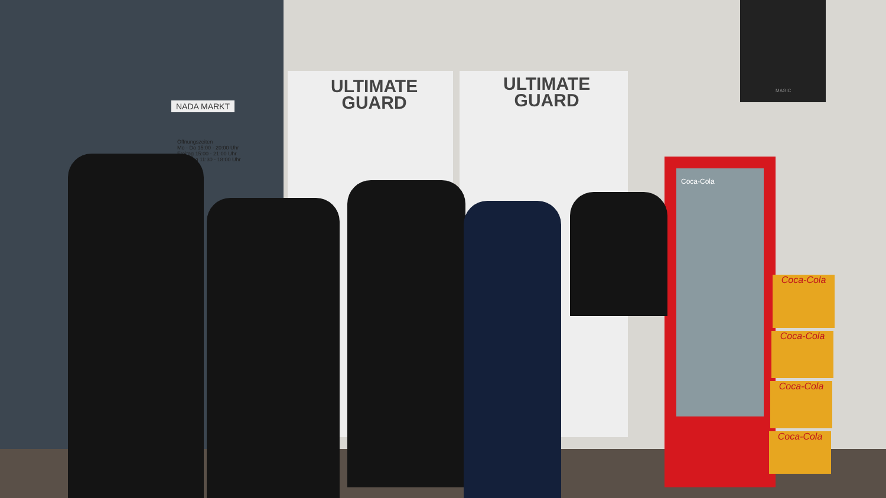NADA MARKT
Öffnungszeiten
Mo - Do 15:00 - 20:00 Uhr
Freitag 15:00 - 21:00 Uhr
Samstag 11:30 - 18:00 Uhr
ULTIMATE GUARD ULTIMATE GUARD
MAGIC
Coca-Cola
Coca-Cola
Coca-Cola
Coca-Cola
Coca-Cola